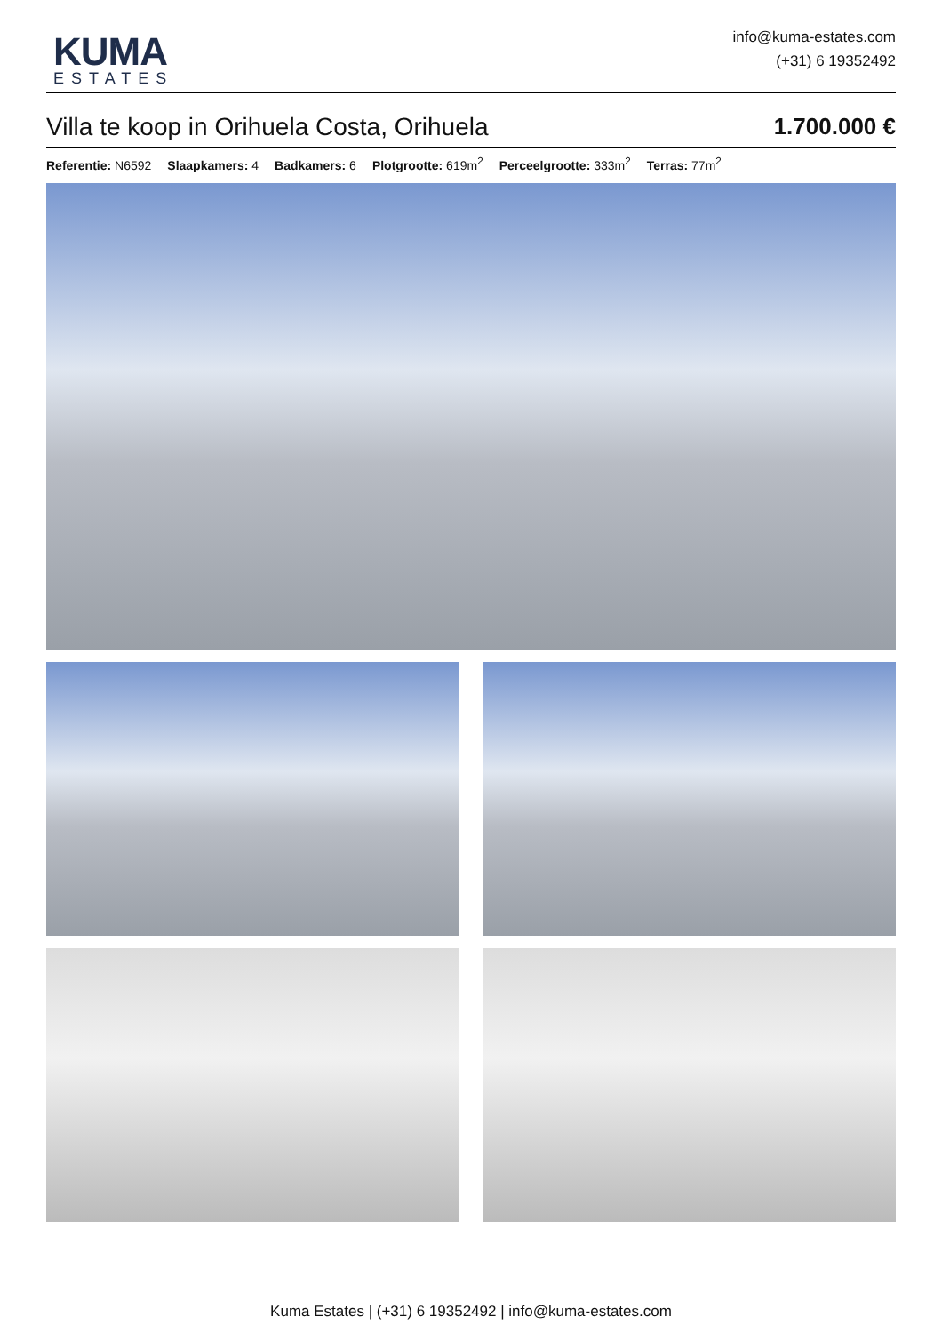KUMA
ESTATES
info@kuma-estates.com
(+31) 6 19352492
Villa te koop in Orihuela Costa, Orihuela 1.700.000 €
Referentie: N6592 Slaapkamers: 4 Badkamers: 6 Plotgrootte: 619m<sup>2</sup> Perceelgrootte: 333m<sup>2</sup> Terras: 77m<sup>2</sup>
Kuma Estates | (+31) 6 19352492 | info@kuma-estates.com